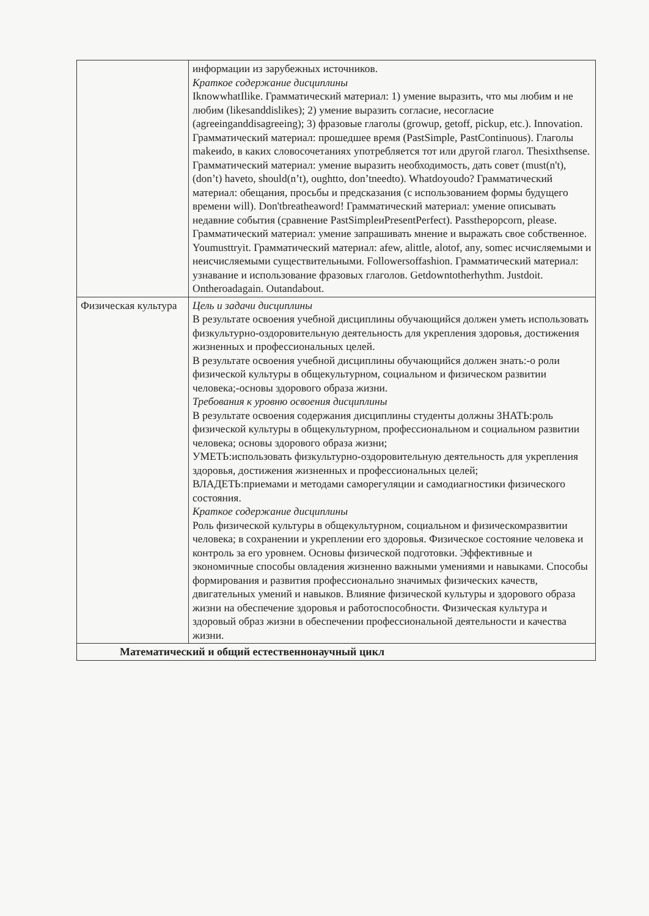| | информации из зарубежных источников. Краткое содержание дисциплины IknowwhatIlike. Грамматический материал: 1) умение выразить, что мы любим и не любим (likesanddislikes); 2) умение выразить согласие, несогласие (agreeinganddisagreeing); 3) фразовые глаголы (growup, getoff, pickup, etc.). Innovation. Грамматический материал: прошедшее время (PastSimple, PastContinuous). Глаголы makeиdo, в каких словосочетаниях употребляется тот или другой глагол. Thesixthsense. Грамматический материал: умение выразить необходимость, дать совет (must(n't), (don’t) haveto, should(n’t), oughtto, don’tneedto). Whatdoyoudo? Грамматический материал: обещания, просьбы и предсказания (с использованием формы будущего времени will). Don'tbreatheaword! Грамматический материал: умение описывать недавние события (сравнение PastSimpleиPresentPerfect). Passthepopcorn, please. Грамматический материал: умение запрашивать мнение и выражать свое собственное. Youmusttryit. Грамматический материал: afew, alittle, alotof, any, someс исчисляемыми и неисчисляемыми существительными. Followersoffashion. Грамматический материал: узнавание и использование фразовых глаголов. Getdowntotherhythm. Justdoit. Ontheroadagain. Outandabout. |
| Физическая культура | Цель и задачи дисциплины В результате освоения учебной дисциплины обучающийся должен уметь использовать физкультурно-оздоровительную деятельность для укрепления здоровья, достижения жизненных и профессиональных целей. В результате освоения учебной дисциплины обучающийся должен знать:-о роли физической культуры в общекультурном, социальном и физическом развитии человека;-основы здорового образа жизни. Требования к уровню освоения дисциплины В результате освоения содержания дисциплины студенты должны ЗНАТЬ:роль физической культуры в общекультурном, профессиональном и социальном развитии человека; основы здорового образа жизни; УМЕТЬ:использовать физкультурно-оздоровительную деятельность для укрепления здоровья, достижения жизненных и профессиональных целей; ВЛАДЕТЬ:приемами и методами саморегуляции и самодиагностики физического состояния. Краткое содержание дисциплины Роль физической культуры в общекультурном, социальном и физическомразвитии человека; в сохранении и укреплении его здоровья. Физическое состояние человека и контроль за его уровнем. Основы физической подготовки. Эффективные и экономичные способы овладения жизненно важными умениями и навыками. Способы формирования и развития профессионально значимых физических качеств, двигательных умений и навыков. Влияние физической культуры и здорового образа жизни на обеспечение здоровья и работоспособности. Физическая культура и здоровый образ жизни в обеспечении профессиональной деятельности и качества жизни. |
| Математический и общий естественнонаучный цикл | |